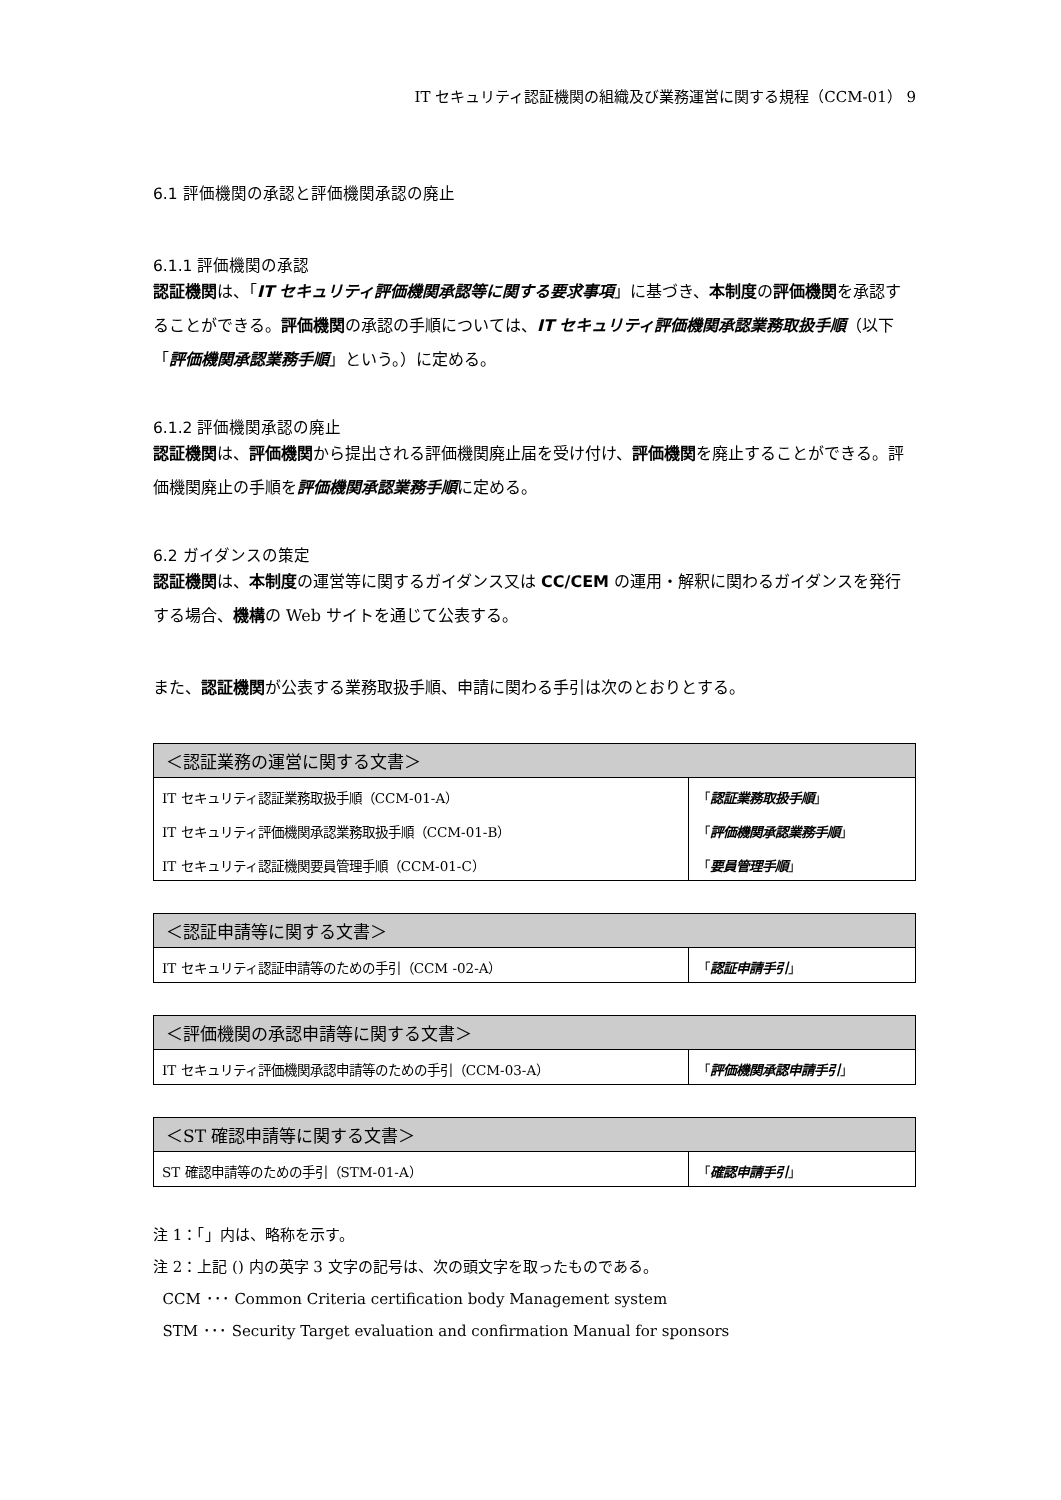IT セキュリティ認証機関の組織及び業務運営に関する規程（CCM-01） 9
6.1 評価機関の承認と評価機関承認の廃止
6.1.1 評価機関の承認
認証機関は、「IT セキュリティ評価機関承認等に関する要求事項」に基づき、本制度の評価機関を承認することができる。評価機関の承認の手順については、IT セキュリティ評価機関承認業務取扱手順（以下「評価機関承認業務手順」という。）に定める。
6.1.2 評価機関承認の廃止
認証機関は、評価機関から提出される評価機関廃止届を受け付け、評価機関を廃止することができる。評価機関廃止の手順を評価機関承認業務手順に定める。
6.2 ガイダンスの策定
認証機関は、本制度の運営等に関するガイダンス又は CC/CEM の運用・解釈に関わるガイダンスを発行する場合、機構の Web サイトを通じて公表する。
また、認証機関が公表する業務取扱手順、申請に関わる手引は次のとおりとする。
| ＜認証業務の運営に関する文書＞ | |
| --- | --- |
| IT セキュリティ認証業務取扱手順（CCM-01-A） | 「 認証業務取扱手順 」 |
| IT セキュリティ評価機関承認業務取扱手順（CCM-01-B） | 「 評価機関承認業務手順 」 |
| IT セキュリティ認証機関要員管理手順（CCM-01-C） | 「 要員管理手順 」 |
| ＜認証申請等に関する文書＞ | |
| --- | --- |
| IT セキュリティ認証申請等のための手引（CCM -02-A） | 「 認証申請手引 」 |
| ＜評価機関の承認申請等に関する文書＞ | |
| --- | --- |
| IT セキュリティ評価機関承認申請等のための手引（CCM-03-A） | 「 評価機関承認申請手引 」 |
| ＜ST 確認申請等に関する文書＞ | |
| --- | --- |
| ST 確認申請等のための手引（STM-01-A） | 「 確認申請手引 」 |
注 1：「」内は、略称を示す。
注 2：上記 () 内の英字 3 文字の記号は、次の頭文字を取ったものである。
CCM ･･･ Common Criteria certification body Management system
STM ･･･ Security Target evaluation and confirmation Manual for sponsors